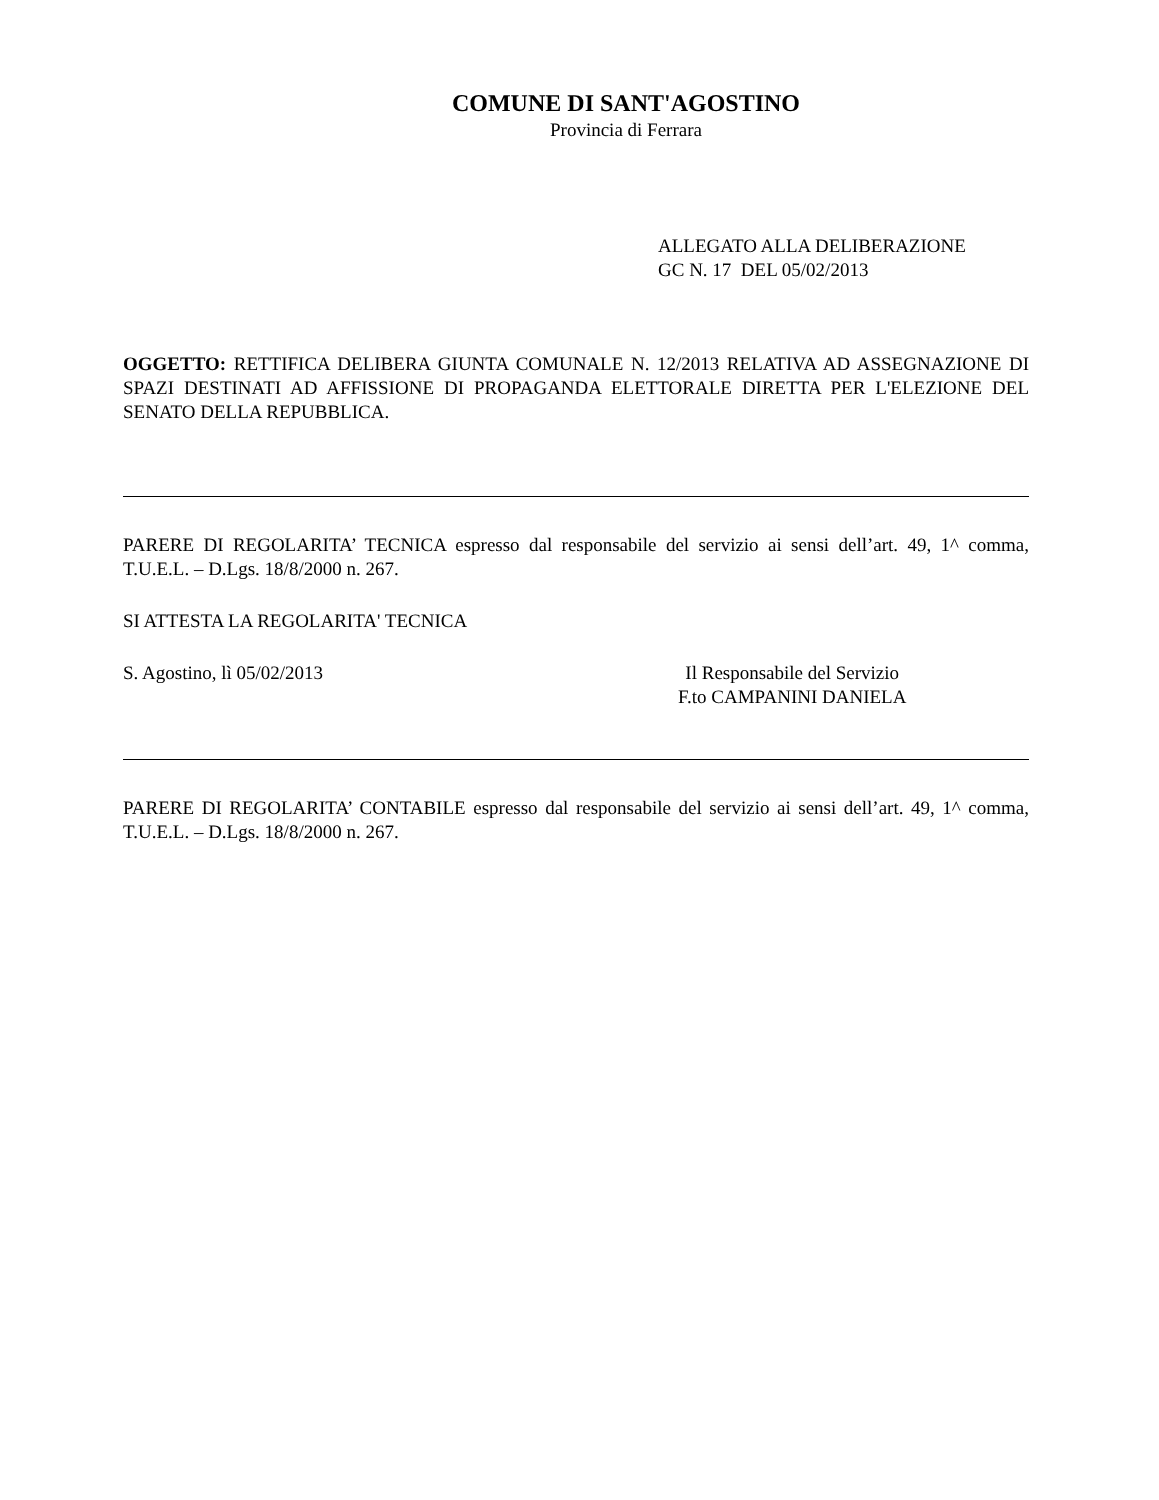COMUNE DI SANT'AGOSTINO
Provincia di Ferrara
ALLEGATO ALLA DELIBERAZIONE
GC N. 17 DEL 05/02/2013
OGGETTO: RETTIFICA DELIBERA GIUNTA COMUNALE N. 12/2013 RELATIVA AD ASSEGNAZIONE DI SPAZI DESTINATI AD AFFISSIONE DI PROPAGANDA ELETTORALE DIRETTA PER L'ELEZIONE DEL SENATO DELLA REPUBBLICA.
PARERE DI REGOLARITA’ TECNICA espresso dal responsabile del servizio ai sensi dell’art. 49, 1^ comma, T.U.E.L. – D.Lgs. 18/8/2000 n. 267.
SI ATTESTA LA REGOLARITA' TECNICA
S. Agostino, lì 05/02/2013 Il Responsabile del Servizio
F.to CAMPANINI DANIELA
PARERE DI REGOLARITA’ CONTABILE espresso dal responsabile del servizio ai sensi dell’art. 49, 1^ comma, T.U.E.L. – D.Lgs. 18/8/2000 n. 267.